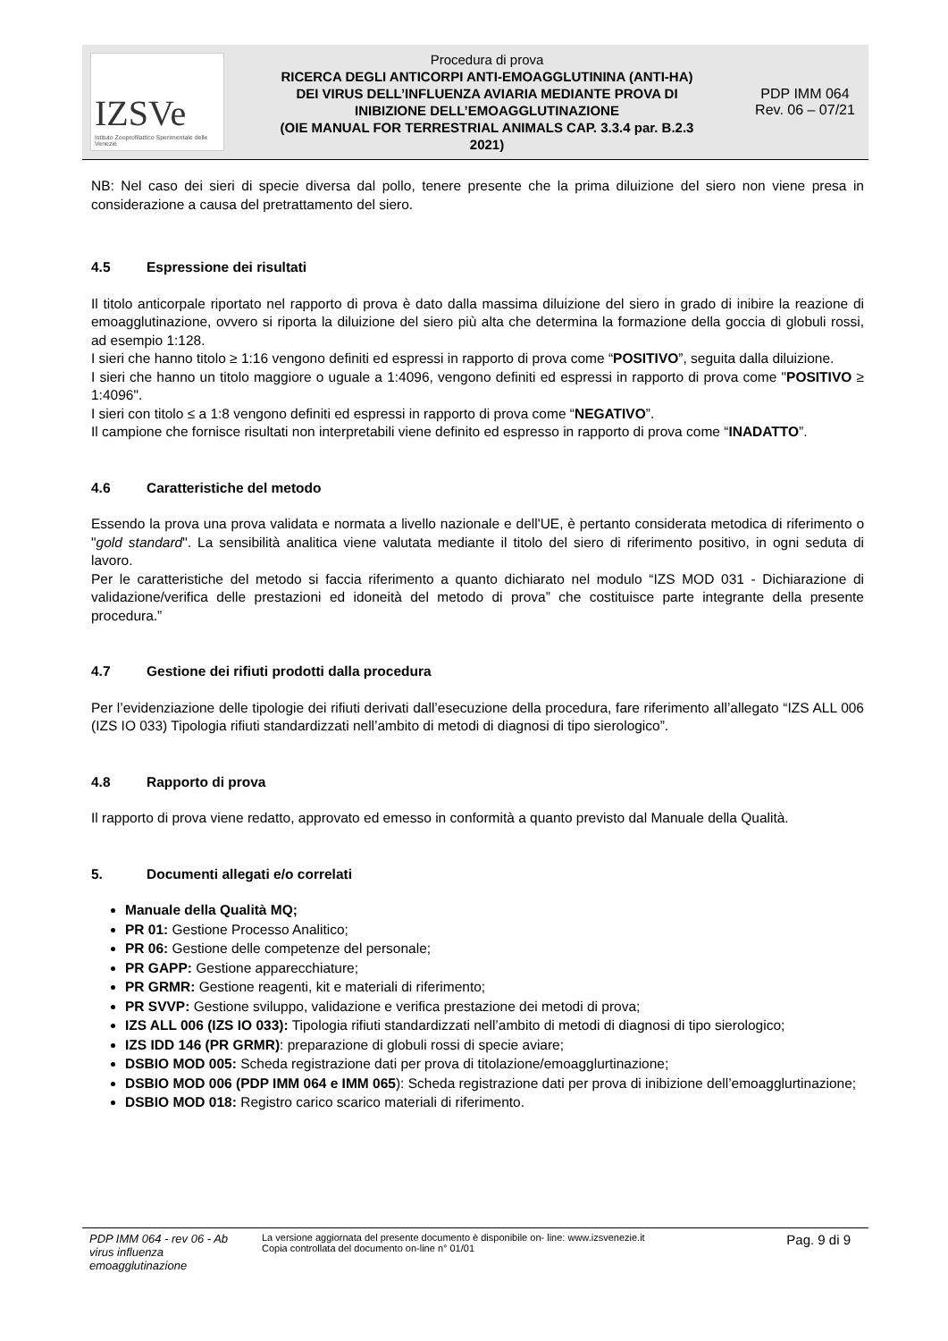| IZSVe Istituto Zooprofilattico Sperimentale delle Venezie | Procedura di prova RICERCA DEGLI ANTICORPI ANTI-EMOAGGLUTININA (ANTI-HA) DEI VIRUS DELL’INFLUENZA AVIARIA MEDIANTE PROVA DI INIBIZIONE DELL’EMOAGGLUTINAZIONE (OIE MANUAL FOR TERRESTRIAL ANIMALS CAP. 3.3.4 par. B.2.3 2021) | PDP IMM 064 Rev. 06 – 07/21 |
NB: Nel caso dei sieri di specie diversa dal pollo, tenere presente che la prima diluizione del siero non viene presa in considerazione a causa del pretrattamento del siero.
4.5 Espressione dei risultati
Il titolo anticorpale riportato nel rapporto di prova è dato dalla massima diluizione del siero in grado di inibire la reazione di emoagglutinazione, ovvero si riporta la diluizione del siero più alta che determina la formazione della goccia di globuli rossi, ad esempio 1:128.
I sieri che hanno titolo ≥ 1:16 vengono definiti ed espressi in rapporto di prova come “POSITIVO”, seguita dalla diluizione.
I sieri che hanno un titolo maggiore o uguale a 1:4096, vengono definiti ed espressi in rapporto di prova come "POSITIVO ≥ 1:4096".
I sieri con titolo ≤ a 1:8 vengono definiti ed espressi in rapporto di prova come “NEGATIVO”.
Il campione che fornisce risultati non interpretabili viene definito ed espresso in rapporto di prova come “INADATTO”.
4.6 Caratteristiche del metodo
Essendo la prova una prova validata e normata a livello nazionale e dell'UE, è pertanto considerata metodica di riferimento o "gold standard". La sensibilità analitica viene valutata mediante il titolo del siero di riferimento positivo, in ogni seduta di lavoro.
Per le caratteristiche del metodo si faccia riferimento a quanto dichiarato nel modulo “IZS MOD 031 - Dichiarazione di validazione/verifica delle prestazioni ed idoneità del metodo di prova” che costituisce parte integrante della presente procedura.”
4.7 Gestione dei rifiuti prodotti dalla procedura
Per l’evidenziazione delle tipologie dei rifiuti derivati dall’esecuzione della procedura, fare riferimento all’allegato “IZS ALL 006 (IZS IO 033) Tipologia rifiuti standardizzati nell’ambito di metodi di diagnosi di tipo sierologico”.
4.8 Rapporto di prova
Il rapporto di prova viene redatto, approvato ed emesso in conformità a quanto previsto dal Manuale della Qualità.
5. Documenti allegati e/o correlati
Manuale della Qualità MQ;
PR 01: Gestione Processo Analitico;
PR 06: Gestione delle competenze del personale;
PR GAPP: Gestione apparecchiature;
PR GRMR: Gestione reagenti, kit e materiali di riferimento;
PR SVVP: Gestione sviluppo, validazione e verifica prestazione dei metodi di prova;
IZS ALL 006 (IZS IO 033): Tipologia rifiuti standardizzati nell’ambito di metodi di diagnosi di tipo sierologico;
IZS IDD 146 (PR GRMR): preparazione di globuli rossi di specie aviare;
DSBIO MOD 005: Scheda registrazione dati per prova di titolazione/emoagglurtinazione;
DSBIO MOD 006 (PDP IMM 064 e IMM 065): Scheda registrazione dati per prova di inibizione dell’emoagglurtinazione;
DSBIO MOD 018: Registro carico scarico materiali di riferimento.
PDP IMM 064 - rev 06 - Ab virus influenza emoagglutinazione
La versione aggiornata del presente documento è disponibile on- line: www.izsvenezie.it
Copia controllata del documento on-line n° 01/01
Pag. 9 di 9